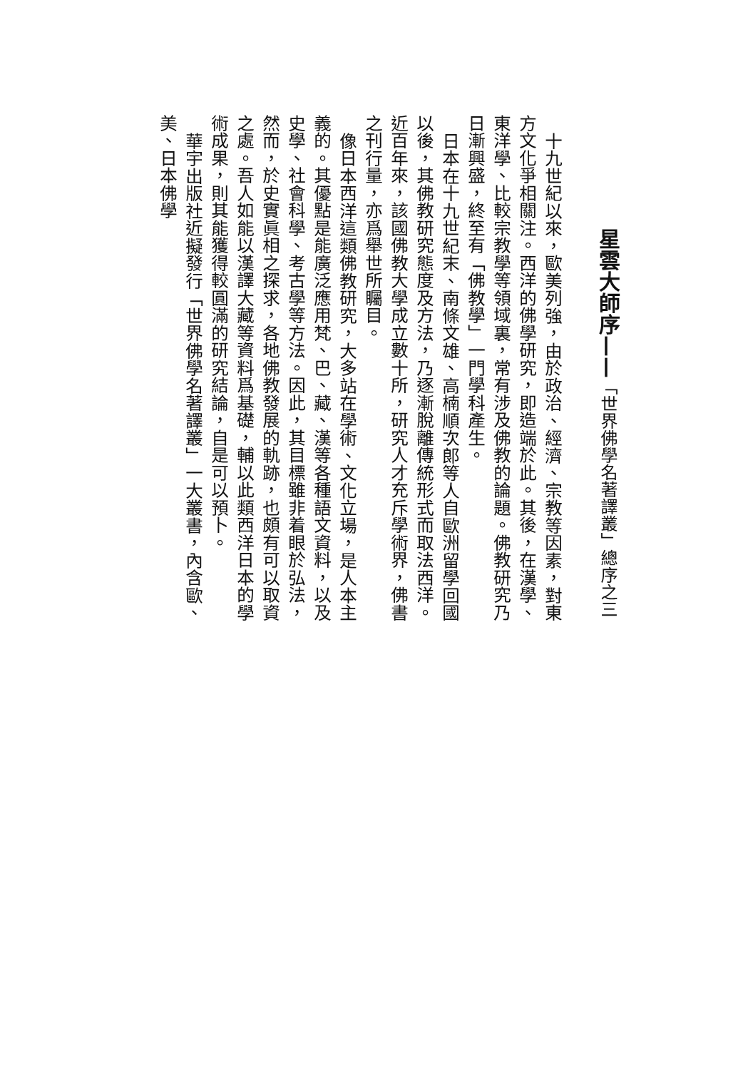星雲大師序——「世界佛學名著譯叢」總序之三
十九世紀以來，歐美列強，由於政治、經濟、宗教等因素，對東方文化爭相關注。西洋的佛學研究，即造端於此。其後，在漢學、東洋學、比較宗教學等領域裏，常有涉及佛教的論題。佛教研究乃日漸興盛，終至有「佛教學」一門學科產生。
日本在十九世紀末、南條文雄、高楠順次郎等人自歐洲留學回國以後，其佛教研究態度及方法，乃逐漸脫離傳統形式而取法西洋。近百年來，該國佛教大學成立數十所，研究人才充斥學術界，佛書之刊行量，亦爲舉世所矚目。
像日本西洋這類佛教研究，大多站在學術、文化立場，是人本主義的。其優點是能廣泛應用梵、巴、藏、漢等各種語文資料，以及史學、社會科學、考古學等方法。因此，其目標雖非着眼於弘法，然而，於史實眞相之探求，各地佛教發展的軌跡，也頗有可以取資之處。吾人如能以漢譯大藏等資料爲基礎，輔以此類西洋日本的學術成果，則其能獲得較圓滿的研究結論，自是可以預卜。
華宇出版社近擬發行「世界佛學名著譯叢」一大叢書，內含歐、美、日本佛學